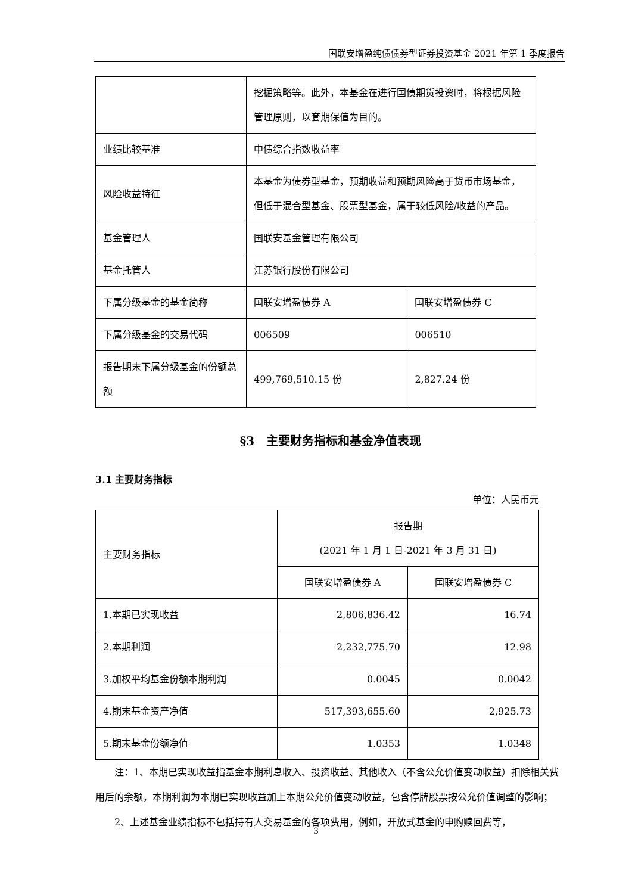国联安增盈纯债债券型证券投资基金 2021 年第 1 季度报告
| | 挖掘策略等。此外，本基金在进行国债期货投资时，将根据风险管理原则，以套期保值为目的。 | |
| 业绩比较基准 | 中债综合指数收益率 | |
| 风险收益特征 | 本基金为债券型基金，预期收益和预期风险高于货币市场基金，但低于混合型基金、股票型基金，属于较低风险/收益的产品。 | |
| 基金管理人 | 国联安基金管理有限公司 | |
| 基金托管人 | 江苏银行股份有限公司 | |
| 下属分级基金的基金简称 | 国联安增盈债券 A | 国联安增盈债券 C |
| 下属分级基金的交易代码 | 006509 | 006510 |
| 报告期末下属分级基金的份额总额 | 499,769,510.15 份 | 2,827.24 份 |
§3　主要财务指标和基金净值表现
3.1 主要财务指标
单位：人民币元
| 主要财务指标 | 报告期 (2021 年 1 月 1 日-2021 年 3 月 31 日) | |
| | 国联安增盈债券 A | 国联安增盈债券 C |
| 1.本期已实现收益 | 2,806,836.42 | 16.74 |
| 2.本期利润 | 2,232,775.70 | 12.98 |
| 3.加权平均基金份额本期利润 | 0.0045 | 0.0042 |
| 4.期末基金资产净值 | 517,393,655.60 | 2,925.73 |
| 5.期末基金份额净值 | 1.0353 | 1.0348 |
注：1、本期已实现收益指基金本期利息收入、投资收益、其他收入（不含公允价值变动收益）扣除相关费用后的余额，本期利润为本期已实现收益加上本期公允价值变动收益，包含停牌股票按公允价值调整的影响；
2、上述基金业绩指标不包括持有人交易基金的各项费用，例如，开放式基金的申购赎回费等，
3